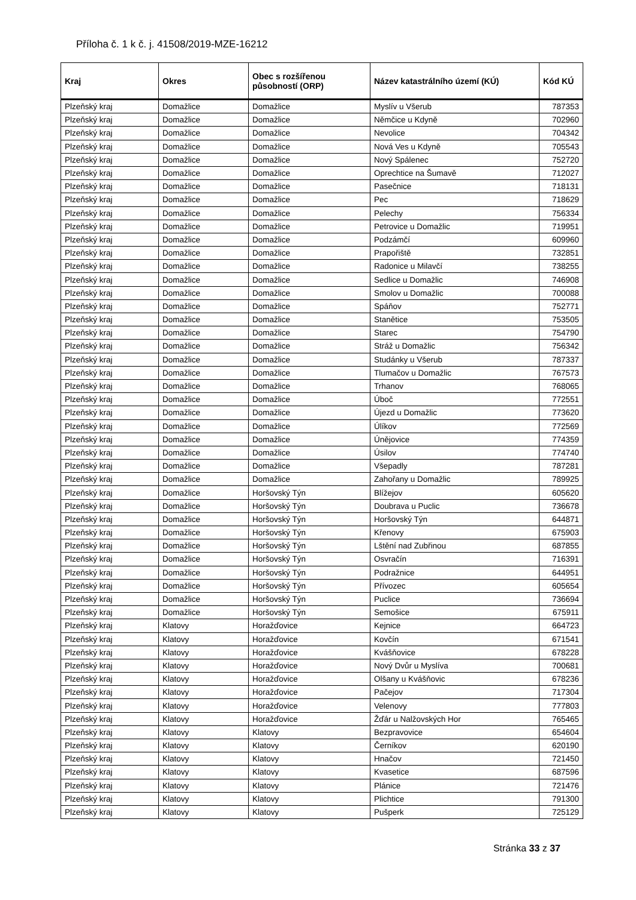Příloha č. 1 k č. j. 41508/2019-MZE-16212
| Kraj | Okres | Obec s rozšířenou působností (ORP) | Název katastrálního území (KÚ) | Kód KÚ |
| --- | --- | --- | --- | --- |
| Plzeňský kraj | Domažlice | Domažlice | Myslív u Všerub | 787353 |
| Plzeňský kraj | Domažlice | Domažlice | Němčice u Kdyně | 702960 |
| Plzeňský kraj | Domažlice | Domažlice | Nevolice | 704342 |
| Plzeňský kraj | Domažlice | Domažlice | Nová Ves u Kdyně | 705543 |
| Plzeňský kraj | Domažlice | Domažlice | Nový Spálenec | 752720 |
| Plzeňský kraj | Domažlice | Domažlice | Oprechtice na Šumavě | 712027 |
| Plzeňský kraj | Domažlice | Domažlice | Pasečnice | 718131 |
| Plzeňský kraj | Domažlice | Domažlice | Pec | 718629 |
| Plzeňský kraj | Domažlice | Domažlice | Pelechy | 756334 |
| Plzeňský kraj | Domažlice | Domažlice | Petrovice u Domažlic | 719951 |
| Plzeňský kraj | Domažlice | Domažlice | Podzámčí | 609960 |
| Plzeňský kraj | Domažlice | Domažlice | Prapořiště | 732851 |
| Plzeňský kraj | Domažlice | Domažlice | Radonice u Milavčí | 738255 |
| Plzeňský kraj | Domažlice | Domažlice | Sedlice u Domažlic | 746908 |
| Plzeňský kraj | Domažlice | Domažlice | Smolov u Domažlic | 700088 |
| Plzeňský kraj | Domažlice | Domažlice | Spáňov | 752771 |
| Plzeňský kraj | Domažlice | Domažlice | Stanětice | 753505 |
| Plzeňský kraj | Domažlice | Domažlice | Starec | 754790 |
| Plzeňský kraj | Domažlice | Domažlice | Stráž u Domažlic | 756342 |
| Plzeňský kraj | Domažlice | Domažlice | Studánky u Všerub | 787337 |
| Plzeňský kraj | Domažlice | Domažlice | Tlumačov u Domažlic | 767573 |
| Plzeňský kraj | Domažlice | Domažlice | Trhanov | 768065 |
| Plzeňský kraj | Domažlice | Domažlice | Úboč | 772551 |
| Plzeňský kraj | Domažlice | Domažlice | Újezd u Domažlic | 773620 |
| Plzeňský kraj | Domažlice | Domažlice | Úlíkov | 772569 |
| Plzeňský kraj | Domažlice | Domažlice | Únějovice | 774359 |
| Plzeňský kraj | Domažlice | Domažlice | Úsilov | 774740 |
| Plzeňský kraj | Domažlice | Domažlice | Všepadly | 787281 |
| Plzeňský kraj | Domažlice | Domažlice | Zahořany u Domažlic | 789925 |
| Plzeňský kraj | Domažlice | Horšovský Týn | Blížejov | 605620 |
| Plzeňský kraj | Domažlice | Horšovský Týn | Doubrava u Puclic | 736678 |
| Plzeňský kraj | Domažlice | Horšovský Týn | Horšovský Týn | 644871 |
| Plzeňský kraj | Domažlice | Horšovský Týn | Křenovy | 675903 |
| Plzeňský kraj | Domažlice | Horšovský Týn | Lštění nad Zubřinou | 687855 |
| Plzeňský kraj | Domažlice | Horšovský Týn | Osvračín | 716391 |
| Plzeňský kraj | Domažlice | Horšovský Týn | Podražnice | 644951 |
| Plzeňský kraj | Domažlice | Horšovský Týn | Přívozec | 605654 |
| Plzeňský kraj | Domažlice | Horšovský Týn | Puclice | 736694 |
| Plzeňský kraj | Domažlice | Horšovský Týn | Semošice | 675911 |
| Plzeňský kraj | Klatovy | Horažďovice | Kejnice | 664723 |
| Plzeňský kraj | Klatovy | Horažďovice | Kovčín | 671541 |
| Plzeňský kraj | Klatovy | Horažďovice | Kvášňovice | 678228 |
| Plzeňský kraj | Klatovy | Horažďovice | Nový Dvůr u Myslíva | 700681 |
| Plzeňský kraj | Klatovy | Horažďovice | Olšany u Kvášňovic | 678236 |
| Plzeňský kraj | Klatovy | Horažďovice | Pačejov | 717304 |
| Plzeňský kraj | Klatovy | Horažďovice | Velenovy | 777803 |
| Plzeňský kraj | Klatovy | Horažďovice | Žďár u Nalžovských Hor | 765465 |
| Plzeňský kraj | Klatovy | Klatovy | Bezpravovice | 654604 |
| Plzeňský kraj | Klatovy | Klatovy | Černíkov | 620190 |
| Plzeňský kraj | Klatovy | Klatovy | Hnačov | 721450 |
| Plzeňský kraj | Klatovy | Klatovy | Kvasetice | 687596 |
| Plzeňský kraj | Klatovy | Klatovy | Plánice | 721476 |
| Plzeňský kraj | Klatovy | Klatovy | Plichtice | 791300 |
| Plzeňský kraj | Klatovy | Klatovy | Pušperk | 725129 |
Stránka 33 z 37